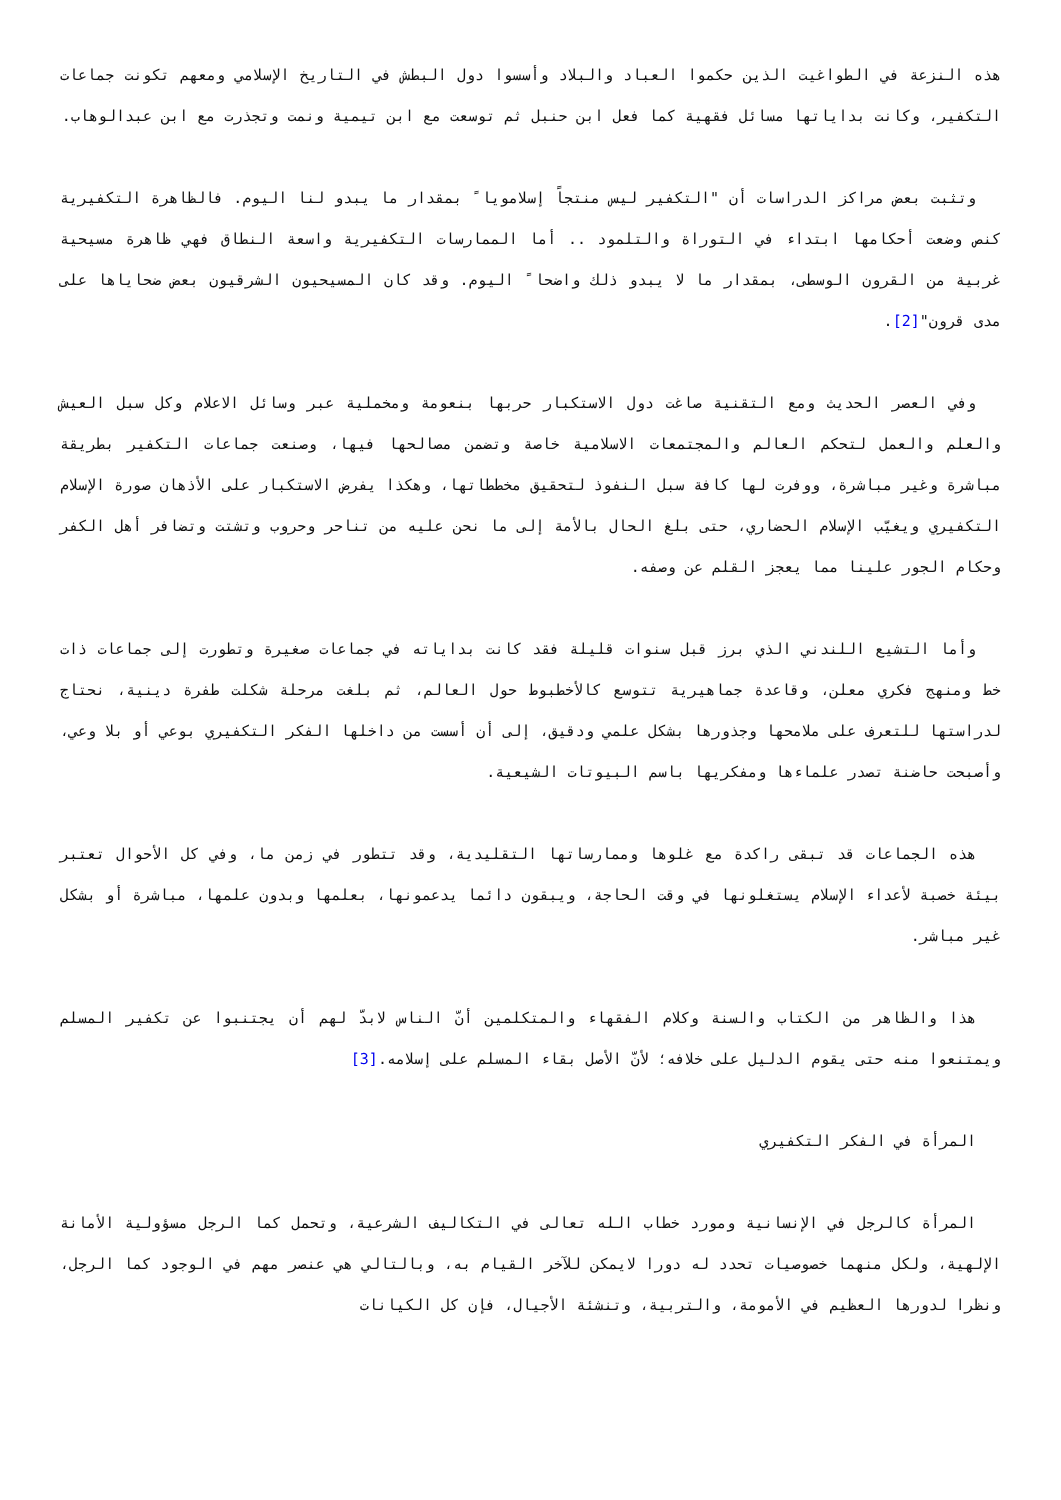هذه النزعة في الطواغيت الذين حكموا العباد والبلاد وأسسوا دول البطش في التاريخ الإسلامي ومعهم تكونت جماعات التكفير، وكانت بداياتها مسائل فقهية كما فعل ابن حنبل ثم توسعت مع ابن تيمية ونمت وتجذرت مع ابن عبدالوهاب.
وتثبت بعض مراكز الدراسات أن "التكفير ليس منتجاً إسلامويا ً بمقدار ما يبدو لنا اليوم. فالظاهرة التكفيرية كنص وضعت أحكامها ابتداء في التوراة والتلمود .. أما الممارسات التكفيرية واسعة النطاق فهي ظاهرة مسيحية غربية من القرون الوسطى، بمقدار ما لا يبدو ذلك واضحا ً اليوم. وقد كان المسيحيون الشرقيون بعض ضحاياها على مدى قرون"[2].
وفي العصر الحديث ومع التقنية صاغت دول الاستكبار حربها بنعومة ومخملية عبر وسائل الاعلام وكل سبل العيش والعلم والعمل لتحكم العالم والمجتمعات الاسلامية خاصة وتضمن مصالحها فيها، وصنعت جماعات التكفير بطريقة مباشرة وغير مباشرة، ووفرت لها كافة سبل النفوذ لتحقيق مخططاتها، وهكذا يفرض الاستكبار على الأذهان صورة الإسلام التكفيري ويغيّب الإسلام الحضاري، حتى بلغ الحال بالأمة إلى ما نحن عليه من تناحر وحروب وتشتت وتضافر أهل الكفر وحكام الجور علينا مما يعجز القلم عن وصفه.
وأما التشيع اللندني الذي برز قبل سنوات قليلة فقد كانت بداياته في جماعات صغيرة وتطورت إلى جماعات ذات خط ومنهج فكري معلن، وقاعدة جماهيرية تتوسع كالأخطبوط حول العالم، ثم بلغت مرحلة شكلت طفرة دينية، نحتاج لدراستها للتعرف على ملامحها وجذورها بشكل علمي ودقيق، إلى أن أسست من داخلها الفكر التكفيري بوعي أو بلا وعي، وأصبحت حاضنة تصدر علماءها ومفكريها باسم البيوتات الشيعية.
هذه الجماعات قد تبقى راكدة مع غلوها وممارساتها التقليدية، وقد تتطور في زمن ما، وفي كل الأحوال تعتبر بيئة خصبة لأعداء الإسلام يستغلونها في وقت الحاجة، ويبقون دائما يدعمونها، بعلمها وبدون علمها، مباشرة أو بشكل غير مباشر.
هذا والظاهر من الكتاب والسنة وكلام الفقهاء والمتكلمين أنّ الناس لابدّ لهم أن يجتنبوا عن تكفير المسلم ويمتنعوا منه حتى يقوم الدليل على خلافه؛ لأنّ الأصل بقاء المسلم على إسلامه.[3]
المرأة في الفكر التكفيري
المرأة كالرجل في الإنسانية ومورد خطاب الله تعالى في التكاليف الشرعية، وتحمل كما الرجل مسؤولية الأمانة الإلهية، ولكل منهما خصوصيات تحدد له دورا لايمكن للآخر القيام به، وبالتالي هي عنصر مهم في الوجود كما الرجل، ونظرا لدورها العظيم في الأمومة، والتربية، وتنشئة الأجيال، فإن كل الكيانات